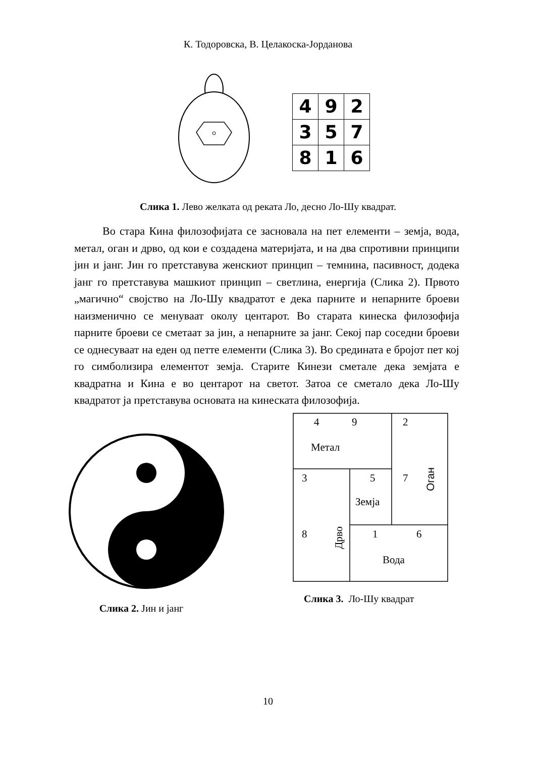К. Тодоровска, В. Целакоска-Јорданова
| 4 | 9 | 2 |
| 3 | 5 | 7 |
| 8 | 1 | 6 |
Слика 1. Лево желката од реката Ло, десно Ло-Шу квадрат.
Во стара Кина филозофијата се засновала на пет елементи – земја, вода, метал, оган и дрво, од кои е создадена материјата, и на два спротивни принципи јин и јанг. Јин го претставува женскиот принцип – темнина, пасивност, додека јанг го претставува машкиот принцип – светлина, енергија (Слика 2). Првото „магично“ својство на Ло-Шу квадратот е дека парните и непарните броеви наизменично се менуваат околу центарот. Во старата кинеска филозофија парните броеви се сметаат за јин, а непарните за јанг. Секој пар соседни броеви се однесуваат на еден од петте елементи (Слика 3). Во средината е бројот пет кој го симболизира елементот земја. Старите Кинези сметале дека земјата е квадратна и Кина е во центарот на светот. Затоа се сметало дека Ло-Шу квадратот ја претставува основата на кинеската филозофија.
Слика 2. Јин и јанг
4
9
2
Метал
3
5
7
Земја
8
1
6
Вода
Дрво
Оган
Слика 3. Ло-Шу квадрат
10